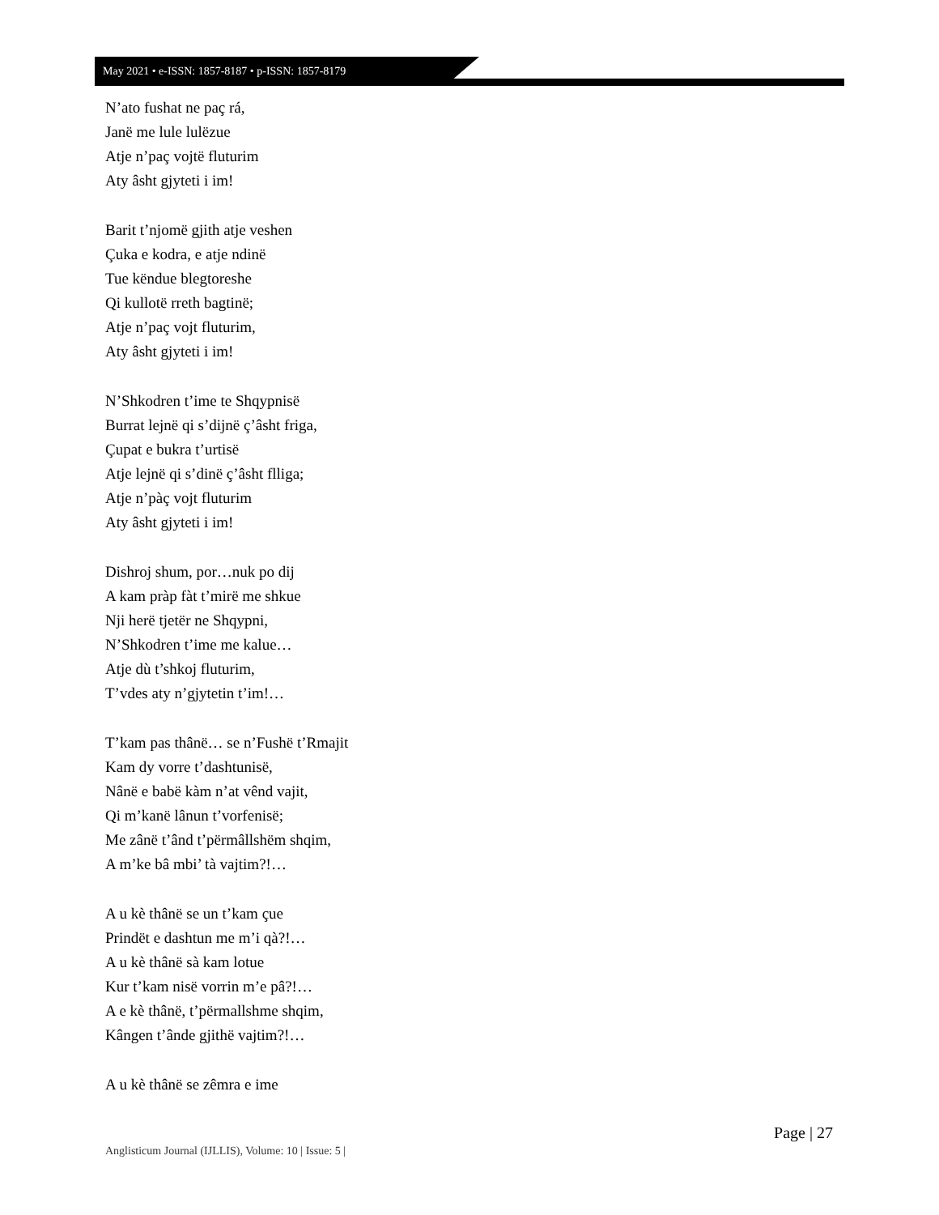May 2021 • e-ISSN: 1857-8187 • p-ISSN: 1857-8179
N’ato fushat ne paç rá,
Janë me lule lulëzue
Atje n’paç vojtë fluturim
Aty âsht gjyteti i im!
Barit t’njomë gjith atje veshen
Çuka e kodra, e atje ndinë
Tue këndue blegtoreshe
Qi kullotë rreth bagtinë;
Atje n’paç vojt fluturim,
Aty âsht gjyteti i im!
N’Shkodren t’ime te Shqypnisë
Burrat lejnë qi s’dijnë ç’âsht friga,
Çupat e bukra t’urtisë
Atje lejnë qi s’dinë ç’âsht flliga;
Atje n’pàç vojt fluturim
Aty âsht gjyteti i im!
Dishroj shum, por…nuk po dij
A kam pràp fàt t’mirë me shkue
Nji herë tjetër ne Shqypni,
N’Shkodren t’ime me kalue…
Atje dù t’shkoj fluturim,
T’vdes aty n’gjytetin t’im!…
T’kam pas thânë… se n’Fushë t’Rmajit
Kam dy vorre t’dashtunisë,
Nânë e babë kàm n’at vênd vajit,
Qi m’kanë lânun t’vorfenisë;
Me zânë t’ând t’përmâllshëm shqim,
A m’ke bâ mbi’ tà vajtim?!…
A u kè thânë se un t’kam çue
Prindët e dashtun me m’i qà?!…
A u kè thânë sà kam lotue
Kur t’kam nisë vorrin m’e pâ?!…
A e kè thânë, t’përmallshme shqim,
Kângen t’ânde gjithë vajtim?!…
A u kè thânë se zêmra e ime
Page | 27
Anglisticum Journal (IJLLIS), Volume: 10 | Issue: 5 |